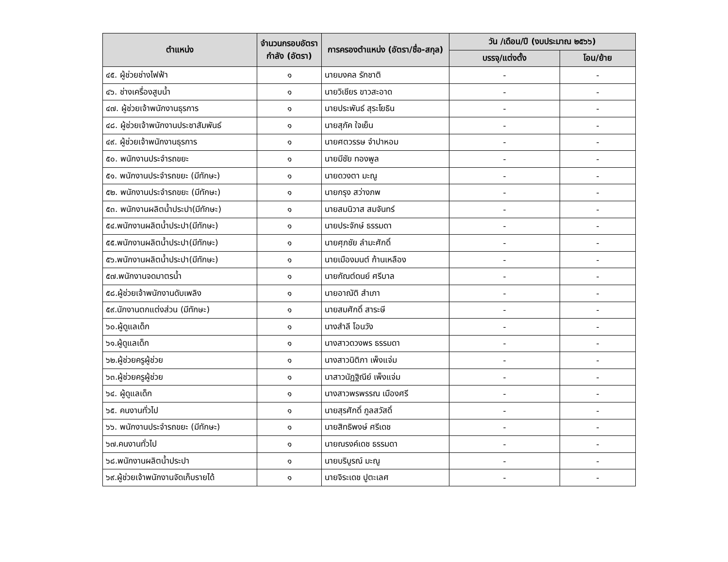| ตำแหน่ง | จำนวนกรอบอัตรากำลัง (อัตรา) | การครองตำแหน่ง (อัตรา/ชื่อ-สกุล) | วัน /เดือน/ปี (งบประมาณ ๒๕๖๖) | |
| --- | --- | --- | --- | --- |
| | | | บรรจุ/แต่งตั้ง | โอน/ย้าย |
| ๔๕. ผู้ช่วยช่างไฟฟ้า | ๑ | นายมงคล รักชาติ | - | - |
| ๔๖. ช่างเครื่องสูบน้ำ | ๑ | นายวิเชียร ขาวสะอาด | - | - |
| ๔๗. ผู้ช่วยเจ้าพนักงานธุรการ | ๑ | นายประพันธ์ สุระโยธิน | - | - |
| ๔๘. ผู้ช่วยเจ้าพนักงานประชาสัมพันธ์ | ๑ | นายสุภัค ใจเย็น | - | - |
| ๔๙. ผู้ช่วยเจ้าพนักงานธุรการ | ๑ | นายศตวรรษ จำปาหอม | - | - |
| ๕๐. พนักงานประจำรถขยะ | ๑ | นายมีชัย ทองพูล | - | - |
| ๕๑. พนักงานประจำรถขยะ (มีทักษะ) | ๑ | นายดวงตา มะณู | - | - |
| ๕๒. พนักงานประจำรถขยะ (มีทักษะ) | ๑ | นายกรุง สว่างภพ | - | - |
| ๕๓. พนักงานผลิตน้ำประปา(มีทักษะ) | ๑ | นายสมนิวาส สมจันทร์ | - | - |
| ๕๔.พนักงานผลิตน้ำประปา(มีทักษะ) | ๑ | นายประจักษ์ ธรรมดา | - | - |
| ๕๕.พนักงานผลิตน้ำประปา(มีทักษะ) | ๑ | นายศุภชัย ลำมะศักดิ์ | - | - |
| ๕๖.พนักงานผลิตน้ำประปา(มีทักษะ) | ๑ | นายเมืองมนต์ ก้านเหลือง | - | - |
| ๕๗.พนักงานจดมาตรน้ำ | ๑ | นายกัณต์ดนย์ ศรีบาล | - | - |
| ๕๘.ผู้ช่วยเจ้าพนักงานดับเพลิง | ๑ | นายอาณัติ สำเภา | - | - |
| ๕๙.นักงานตกแต่งส่วน (มีทักษะ) | ๑ | นายสมศักดิ์ สาระษี | - | - |
| ๖๐.ผู้ดูแลเด็ก | ๑ | นางสำลี โอนวัง | - | - |
| ๖๑.ผู้ดูแลเด็ก | ๑ | นางสาวดวงพร ธรรมดา | - | - |
| ๖๒.ผู้ช่วยครูผู้ช่วย | ๑ | นางสาวนิติภา เพ็งแจ่ม | - | - |
| ๖๓.ผู้ช่วยครูผู้ช่วย | ๑ | นาสาวนัฏฐิณีย์ เพ็งแจ่ม | - | - |
| ๖๔. ผู้ดูแลเด็ก | ๑ | นางสาวพรพรรณ เมืองศรี | - | - |
| ๖๕. คนงานทั่วไป | ๑ | นายสุรศักดิ์ ภูลสวัสดิ์ | - | - |
| ๖๖. พนักงานประจำรถขยะ (มีทักษะ) | ๑ | นายสิทธิพงษ์ ศรีเดช | - | - |
| ๖๗.คนงานทั่วไป | ๑ | นายณรงค์เดช ธรรมดา | - | - |
| ๖๘.พนักงานผลิตน้ำประปา | ๑ | นายบริบูรณ์ มะณู | - | - |
| ๖๙.ผู้ช่วยเจ้าพนักงานจัดเก็บรายได้ | ๑ | นายจิระเดช ปูตะเลศ | - | - |